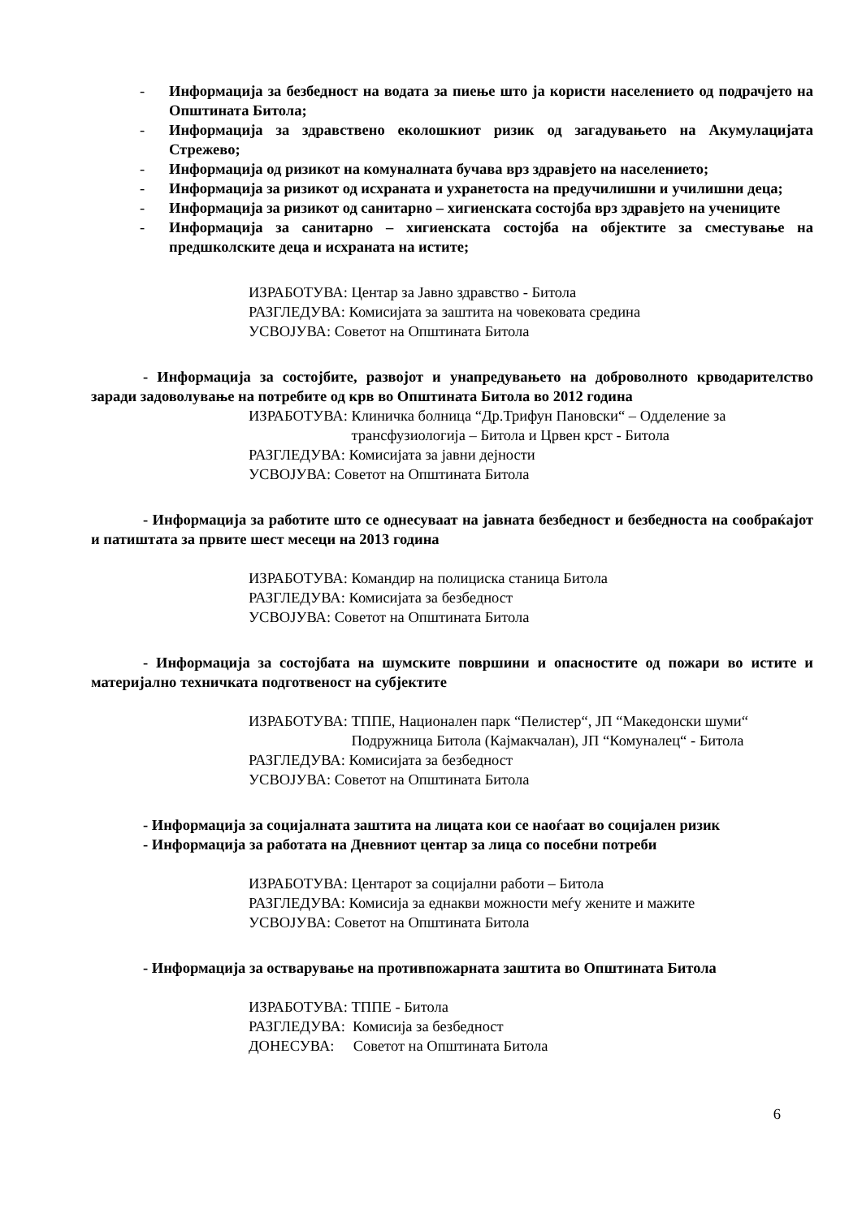- Информација за безбедност на водата за пиење што ја користи населението од подрачјето на Општината Битола;
- Информација за здравствено еколошкиот ризик од загадувањето на Акумулацијата Стрежево;
- Информација од ризикот на комуналната бучава врз здравјето на населението;
- Информација за ризикот од исхраната и ухранетоста на предучилишни и училишни деца;
- Информација за ризикот од санитарно – хигиенската состојба врз здравјето на учениците
- Информација за санитарно – хигиенската состојба на објектите за сместување на предшколските деца и исхраната на истите;
ИЗРАБОТУВА: Центар за Јавно здравство - Битола
РАЗГЛЕДУВА: Комисијата за заштита на човековата средина
УСВОЈУВА: Советот на Општината Битола
- Информација за состојбите, развојот и унапредувањето на доброволното крводарителство заради задоволување на потребите од крв во Општината Битола во 2012 година
ИЗРАБОТУВА: Клиничка болница “Др.Трифун Пановски“ – Одделение за трансфузиологија – Битола и Црвен крст - Битола
РАЗГЛЕДУВА: Комисијата за јавни дејности
УСВОЈУВА: Советот на Општината Битола
- Информација за работите што се однесуваат на јавната безбедност и безбедноста на сообраќајот и патиштата за првите шест месеци на 2013 година
ИЗРАБОТУВА: Командир на полициска станица Битола
РАЗГЛЕДУВА: Комисијата за безбедност
УСВОЈУВА: Советот на Општината Битола
- Информација за состојбата на шумските површини и опасностите од пожари во истите и материјално техничката подготвеност на субјектите
ИЗРАБОТУВА: ТППЕ, Национален парк “Пелистер“, ЈП “Македонски шуми“ Подружница Битола (Кајмакчалан), ЈП “Комуналец“ - Битола
РАЗГЛЕДУВА: Комисијата за безбедност
УСВОЈУВА: Советот на Општината Битола
- Информација за социјалната заштита на лицата кои се наоѓаат во социјален ризик
- Информација за работата на Дневниот центар за лица со посебни потреби
ИЗРАБОТУВА: Центарот за социјални работи – Битола
РАЗГЛЕДУВА: Комисија за еднакви можности меѓу жените и мажите
УСВОЈУВА: Советот на Општината Битола
- Информација за остварување на противпожарната заштита во Општината Битола
ИЗРАБОТУВА: ТППЕ - Битола
РАЗГЛЕДУВА: Комисија за безбедност
ДОНЕСУВА: Советот на Општината Битола
6